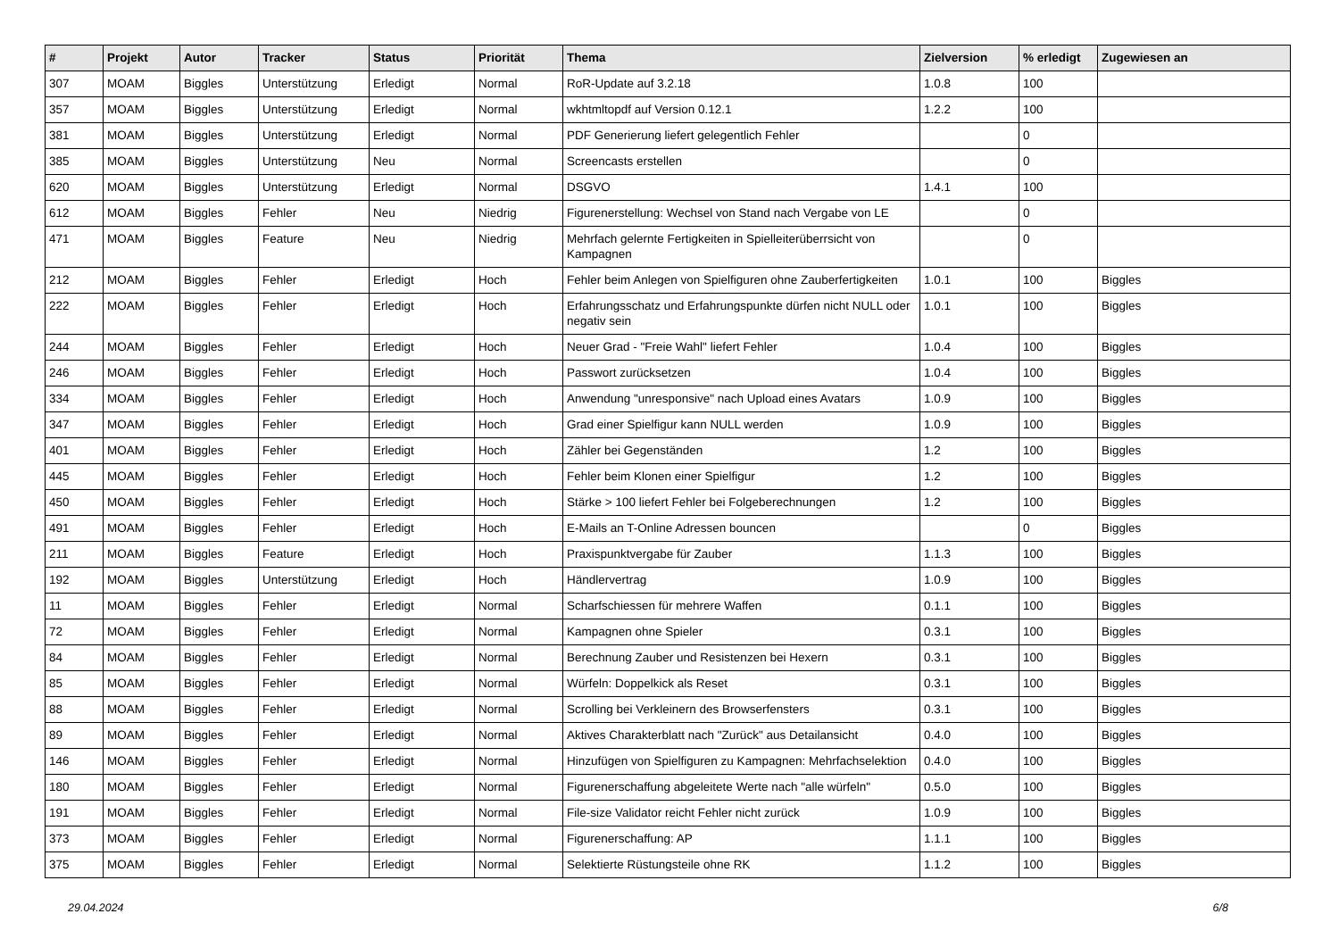| # | Projekt | Autor | Tracker | Status | Priorität | Thema | Zielversion | % erledigt | Zugewiesen an |
| --- | --- | --- | --- | --- | --- | --- | --- | --- | --- |
| 307 | MOAM | Biggles | Unterstützung | Erledigt | Normal | RoR-Update auf 3.2.18 | 1.0.8 | 100 | |
| 357 | MOAM | Biggles | Unterstützung | Erledigt | Normal | wkhtmltopdf auf Version 0.12.1 | 1.2.2 | 100 | |
| 381 | MOAM | Biggles | Unterstützung | Erledigt | Normal | PDF Generierung liefert gelegentlich Fehler | | 0 | |
| 385 | MOAM | Biggles | Unterstützung | Neu | Normal | Screencasts erstellen | | 0 | |
| 620 | MOAM | Biggles | Unterstützung | Erledigt | Normal | DSGVO | 1.4.1 | 100 | |
| 612 | MOAM | Biggles | Fehler | Neu | Niedrig | Figurenerstellung: Wechsel von Stand nach Vergabe von LE | | 0 | |
| 471 | MOAM | Biggles | Feature | Neu | Niedrig | Mehrfach gelernte Fertigkeiten in Spielleiterüberrsicht von Kampagnen | | 0 | |
| 212 | MOAM | Biggles | Fehler | Erledigt | Hoch | Fehler beim Anlegen von Spielfiguren ohne Zauberfertigkeiten | 1.0.1 | 100 | Biggles |
| 222 | MOAM | Biggles | Fehler | Erledigt | Hoch | Erfahrungsschatz und Erfahrungspunkte dürfen nicht NULL oder negativ sein | 1.0.1 | 100 | Biggles |
| 244 | MOAM | Biggles | Fehler | Erledigt | Hoch | Neuer Grad - "Freie Wahl" liefert Fehler | 1.0.4 | 100 | Biggles |
| 246 | MOAM | Biggles | Fehler | Erledigt | Hoch | Passwort zurücksetzen | 1.0.4 | 100 | Biggles |
| 334 | MOAM | Biggles | Fehler | Erledigt | Hoch | Anwendung "unresponsive" nach Upload eines Avatars | 1.0.9 | 100 | Biggles |
| 347 | MOAM | Biggles | Fehler | Erledigt | Hoch | Grad einer Spielfigur kann NULL werden | 1.0.9 | 100 | Biggles |
| 401 | MOAM | Biggles | Fehler | Erledigt | Hoch | Zähler bei Gegenständen | 1.2 | 100 | Biggles |
| 445 | MOAM | Biggles | Fehler | Erledigt | Hoch | Fehler beim Klonen einer Spielfigur | 1.2 | 100 | Biggles |
| 450 | MOAM | Biggles | Fehler | Erledigt | Hoch | Stärke > 100 liefert Fehler bei Folgeberechnungen | 1.2 | 100 | Biggles |
| 491 | MOAM | Biggles | Fehler | Erledigt | Hoch | E-Mails an T-Online Adressen bouncen | | 0 | Biggles |
| 211 | MOAM | Biggles | Feature | Erledigt | Hoch | Praxispunktvergabe für Zauber | 1.1.3 | 100 | Biggles |
| 192 | MOAM | Biggles | Unterstützung | Erledigt | Hoch | Händlervertrag | 1.0.9 | 100 | Biggles |
| 11 | MOAM | Biggles | Fehler | Erledigt | Normal | Scharfschiessen für mehrere Waffen | 0.1.1 | 100 | Biggles |
| 72 | MOAM | Biggles | Fehler | Erledigt | Normal | Kampagnen ohne Spieler | 0.3.1 | 100 | Biggles |
| 84 | MOAM | Biggles | Fehler | Erledigt | Normal | Berechnung Zauber und Resistenzen bei Hexern | 0.3.1 | 100 | Biggles |
| 85 | MOAM | Biggles | Fehler | Erledigt | Normal | Würfeln: Doppelkick als Reset | 0.3.1 | 100 | Biggles |
| 88 | MOAM | Biggles | Fehler | Erledigt | Normal | Scrolling bei Verkleinern des Browserfensters | 0.3.1 | 100 | Biggles |
| 89 | MOAM | Biggles | Fehler | Erledigt | Normal | Aktives Charakterblatt nach "Zurück" aus Detailansicht | 0.4.0 | 100 | Biggles |
| 146 | MOAM | Biggles | Fehler | Erledigt | Normal | Hinzufügen von Spielfiguren zu Kampagnen: Mehrfachselektion | 0.4.0 | 100 | Biggles |
| 180 | MOAM | Biggles | Fehler | Erledigt | Normal | Figurenerschaffung abgeleitete Werte nach "alle würfeln" | 0.5.0 | 100 | Biggles |
| 191 | MOAM | Biggles | Fehler | Erledigt | Normal | File-size Validator reicht Fehler nicht zurück | 1.0.9 | 100 | Biggles |
| 373 | MOAM | Biggles | Fehler | Erledigt | Normal | Figurenerschaffung: AP | 1.1.1 | 100 | Biggles |
| 375 | MOAM | Biggles | Fehler | Erledigt | Normal | Selektierte Rüstungsteile ohne RK | 1.1.2 | 100 | Biggles |
29.04.2024 6/8